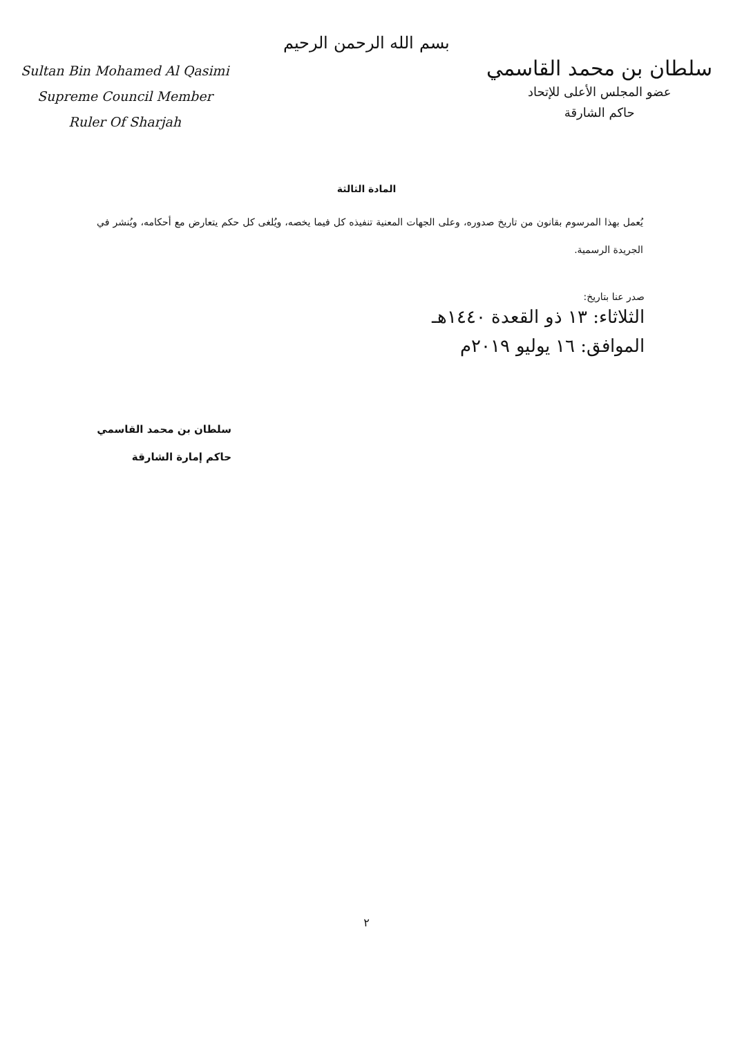بسم الله الرحمن الرحيم
Sultan Bin Mohamed Al Qasimi
Supreme Council Member
Ruler Of Sharjah
سلطان بن محمد القاسمي
عضو المجلس الأعلى للإتحاد
حاكم الشارقة
المادة الثالثة
يُعمل بهذا المرسوم بقانون من تاريخ صدوره، وعلى الجهات المعنية تنفيذه كل فيما يخصه، ويُلغى كل حكم يتعارض مع أحكامه، ويُنشر في الجريدة الرسمية.
صدر عنا بتاريخ:
الثلاثاء: ١٣ ذو القعدة ١٤٤٠هـ
الموافق: ١٦ يوليو ٢٠١٩م
سلطان بن محمد القاسمي
حاكم إمارة الشارقة
٢